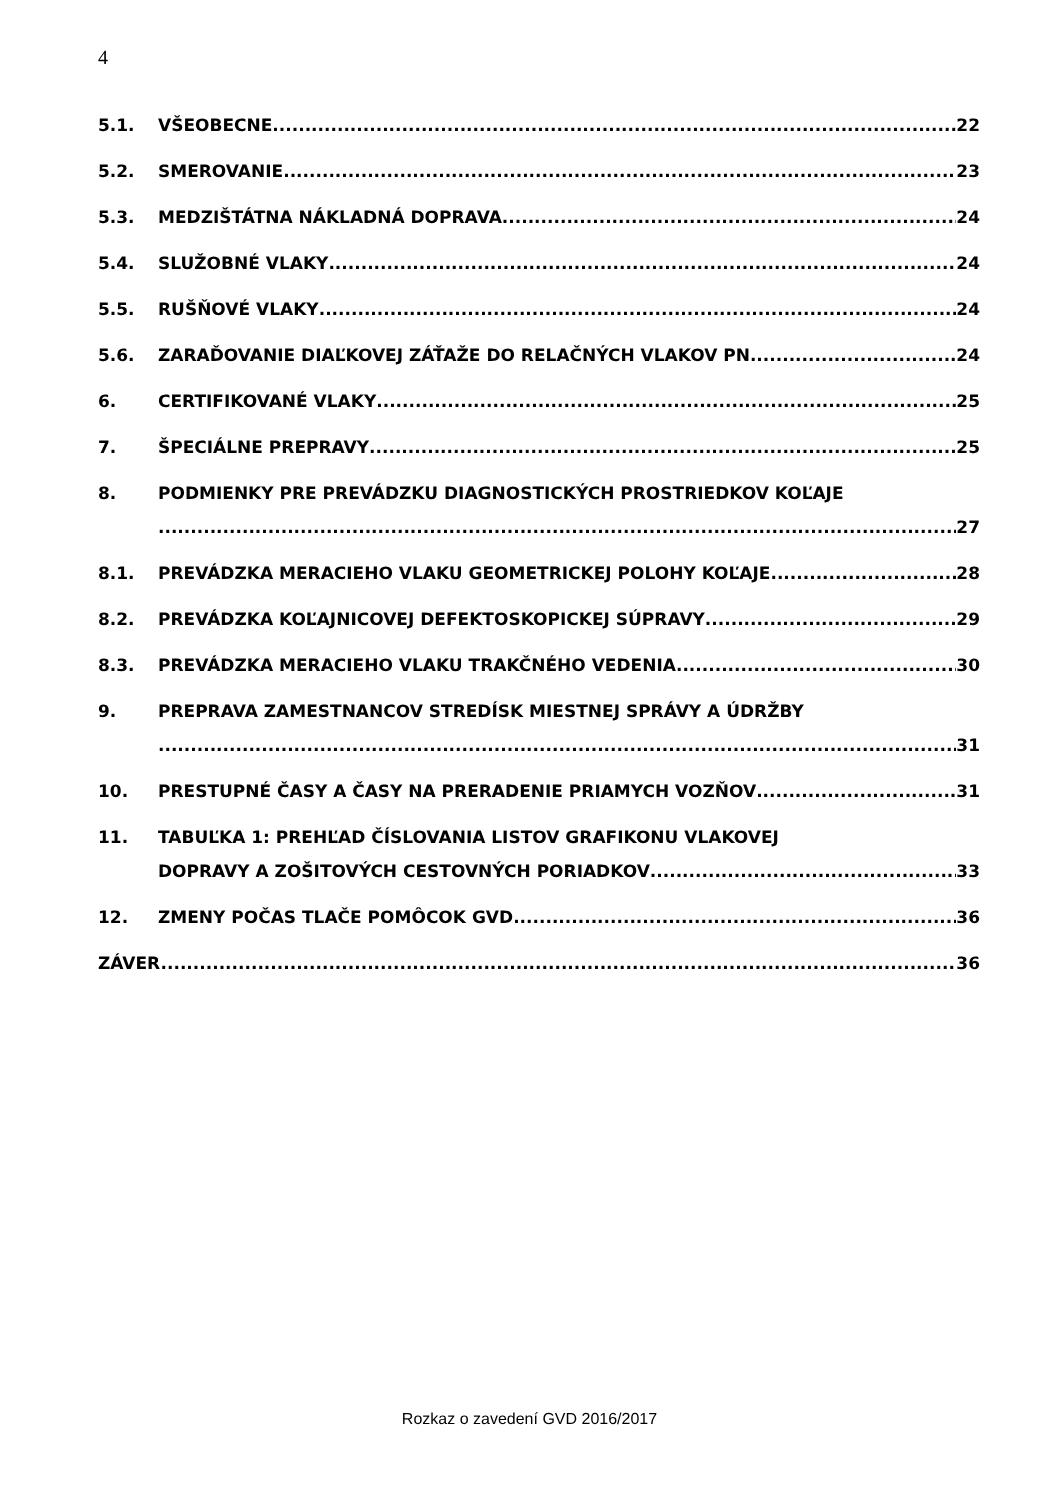4
5.1. VŠEOBECNE 22
5.2. SMEROVANIE 23
5.3. MEDZIŠTÁTNA NÁKLADNÁ DOPRAVA 24
5.4. SLUŽOBNÉ VLAKY 24
5.5. RUŠŇOVÉ VLAKY 24
5.6. ZARAĎOVANIE DIAĽKOVEJ ZÁŤAŽE DO RELAČNÝCH VLAKOV PN 24
6. CERTIFIKOVANÉ VLAKY 25
7. ŠPECIÁLNE PREPRAVY 25
8. PODMIENKY PRE PREVÁDZKU DIAGNOSTICKÝCH PROSTRIEDKOV KOĽAJE
27
8.1. PREVÁDZKA MERACIEHO VLAKU GEOMETRICKEJ POLOHY KOĽAJE 28
8.2. PREVÁDZKA KOĽAJNICOVEJ DEFEKTOSKOPICKEJ SÚPRAVY 29
8.3. PREVÁDZKA MERACIEHO VLAKU TRAKČNÉHO VEDENIA 30
9. PREPRAVA ZAMESTNANCOV STREDÍSK MIESTNEJ SPRÁVY A ÚDRŽBY
...... 31
10. PRESTUPNÉ ČASY A ČASY NA PRERADENIE PRIAMYCH VOZŇOV 31
11. TABUĽKA 1: PREHĽAD ČÍSLOVANIA LISTOV GRAFIKONU VLAKOVEJ
DOPRAVY A ZOŠITOVÝCH CESTOVNÝCH PORIADKOV 33
12. ZMENY POČAS TLAČE POMÔCOK GVD 36
ZÁVER..... 36
Rozkaz o zavedení GVD 2016/2017